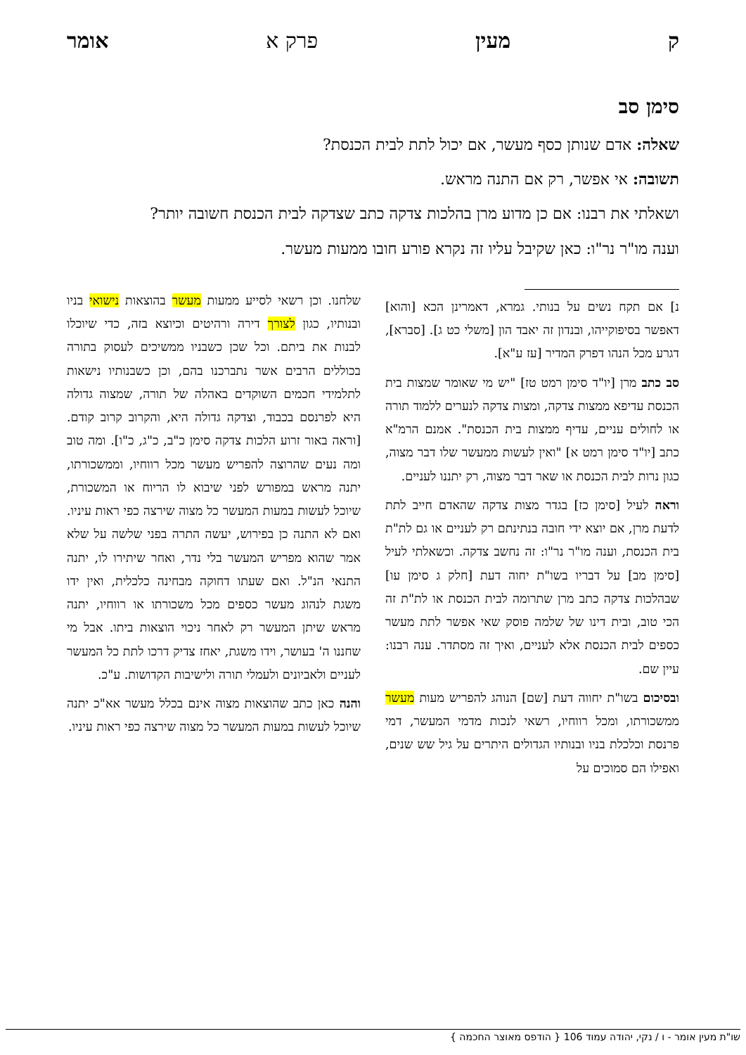ק מעין פרק א אומר
סימן סב
שאלה: אדם שנותן כסף מעשר, אם יכול לתת לבית הכנסת?
תשובה: אי אפשר, רק אם התנה מראש.
ושאלתי את רבנו: אם כן מדוע מרן בהלכות צדקה כתב שצדקה לבית הכנסת חשובה יותר?
וענה מו"ר נר"ו: כאן שקיבל עליו זה נקרא פורע חובו ממעות מעשר.
נ] אם תקח נשים על בנותי. גמרא, דאמרינן הכא [והוא] דאפשר בסיפוקייהו, ובנדון זה יאבד הון [משלי כט ג]. [סברא], דגרע מכל הנהו דפרק המדיר [עז ע"א].
סב כתב מרן [יו"ד סימן רמט טז] "יש מי שאומר שמצות בית הכנסת עדיפא ממצות צדקה, ומצות צדקה לנערים ללמוד תורה או לחולים עניים, עדיף ממצות בית הכנסת". אמנם הרמ"א כתב [יו"ד סימן רמט א] "ואין לעשות ממעשר שלו דבר מצוה, כגון נרות לבית הכנסת או שאר דבר מצוה, רק יתננו לעניים.
וראה לעיל [סימן כז] בגדר מצות צדקה שהאדם חייב לתת לדעת מרן, אם יוצא ידי חובה בנתינתם רק לעניים או גם לת"ת בית הכנסת, וענה מו"ר נר"ו: זה נחשב צדקה. וכשאלתי לעיל [סימן מב] על דבריו בשו"ת יחוה דעת [חלק ג סימן עו] שבהלכות צדקה כתב מרן שתרומה לבית הכנסת או לת"ת זה הכי טוב, ובית דינו של שלמה פוסק שאי אפשר לתת מעשר כספים לבית הכנסת אלא לעניים, ואיך זה מסתדר. ענה רבנו: עיין שם.
ובסיכום בשו"ת יחווה דעת [שם] הנוהג להפריש מעות מעשר ממשכורתו, ומכל רווחיו, רשאי לנכות מדמי המעשר, דמי פרנסת וכלכלת בניו ובנותיו הגדולים היתרים על גיל שש שנים, ואפילו הם סמוכים על
שלחנו. וכן רשאי לסייע ממעות מעשר בהוצאות נישואי בניו ובנותיו, כגון לצורך דירה ורהיטים וכיוצא בזה, כדי שיוכלו לבנות את ביתם. וכל שכן כשבניו ממשיכים לעסוק בתורה בכוללים הרבים אשר נתברכנו בהם, וכן כשבנותיו נישאות לתלמידי חכמים השוקדים באהלה של תורה, שמצוה גדולה היא לפרנסם בכבוד, וצדקה גדולה היא, והקרוב קרוב קודם. [וראה באור זרוע הלכות צדקה סימן כ"ב, כ"ג, כ"ו]. ומה טוב ומה נעים שהרוצה להפריש מעשר מכל רווחיו, וממשכורתו, יתנה מראש במפורש לפני שיבוא לו הריוח או המשכורת, שיוכל לעשות במעות המעשר כל מצוה שירצה כפי ראות עיניו. ואם לא התנה כן בפירוש, יעשה התרה בפני שלשה על שלא אמר שהוא מפריש המעשר בלי נדר, ואחר שיתירו לו, יתנה התנאי הנ"ל. ואם שעתו דחוקה מבחינה כלכלית, ואין ידו משגת לנהוג מעשר כספים מכל משכורתו או רווחיו, יתנה מראש שיתן המעשר רק לאחר ניכוי הוצאות ביתו. אבל מי שחננו ה' בעושר, וידו משגת, יאחז צדיק דרכו לתת כל המעשר לעניים ולאביונים ולעמלי תורה ולישיבות הקדושות. ע"כ.
והנה כאן כתב שהוצאות מצוה אינם בכלל מעשר אא"כ יתנה שיוכל לעשות במעות המעשר כל מצוה שירצה כפי ראות עיניו.
שו"ת מעין אומר - ו / נקי, יהודה עמוד 106 { הודפס מאוצר החכמה }